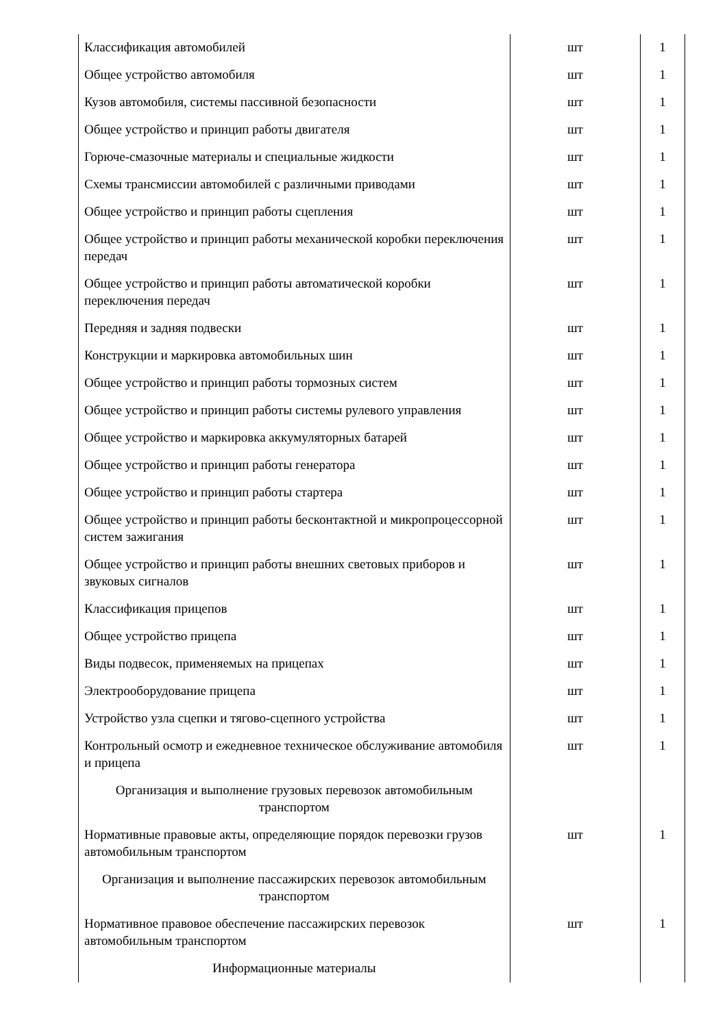| Классификация автомобилей | шт | 1 |
| Общее устройство автомобиля | шт | 1 |
| Кузов автомобиля, системы пассивной безопасности | шт | 1 |
| Общее устройство и принцип работы двигателя | шт | 1 |
| Горюче-смазочные материалы и специальные жидкости | шт | 1 |
| Схемы трансмиссии автомобилей с различными приводами | шт | 1 |
| Общее устройство и принцип работы сцепления | шт | 1 |
| Общее устройство и принцип работы механической коробки переключения передач | шт | 1 |
| Общее устройство и принцип работы автоматической коробки переключения передач | шт | 1 |
| Передняя и задняя подвески | шт | 1 |
| Конструкции и маркировка автомобильных шин | шт | 1 |
| Общее устройство и принцип работы тормозных систем | шт | 1 |
| Общее устройство и принцип работы системы рулевого управления | шт | 1 |
| Общее устройство и маркировка аккумуляторных батарей | шт | 1 |
| Общее устройство и принцип работы генератора | шт | 1 |
| Общее устройство и принцип работы стартера | шт | 1 |
| Общее устройство и принцип работы бесконтактной и микропроцессорной систем зажигания | шт | 1 |
| Общее устройство и принцип работы внешних световых приборов и звуковых сигналов | шт | 1 |
| Классификация прицепов | шт | 1 |
| Общее устройство прицепа | шт | 1 |
| Виды подвесок, применяемых на прицепах | шт | 1 |
| Электрооборудование прицепа | шт | 1 |
| Устройство узла сцепки и тягово-сцепного устройства | шт | 1 |
| Контрольный осмотр и ежедневное техническое обслуживание автомобиля и прицепа | шт | 1 |
| Организация и выполнение грузовых перевозок автомобильным транспортом | | |
| Нормативные правовые акты, определяющие порядок перевозки грузов автомобильным транспортом | шт | 1 |
| Организация и выполнение пассажирских перевозок автомобильным транспортом | | |
| Нормативное правовое обеспечение пассажирских перевозок автомобильным транспортом | шт | 1 |
| Информационные материалы | | |